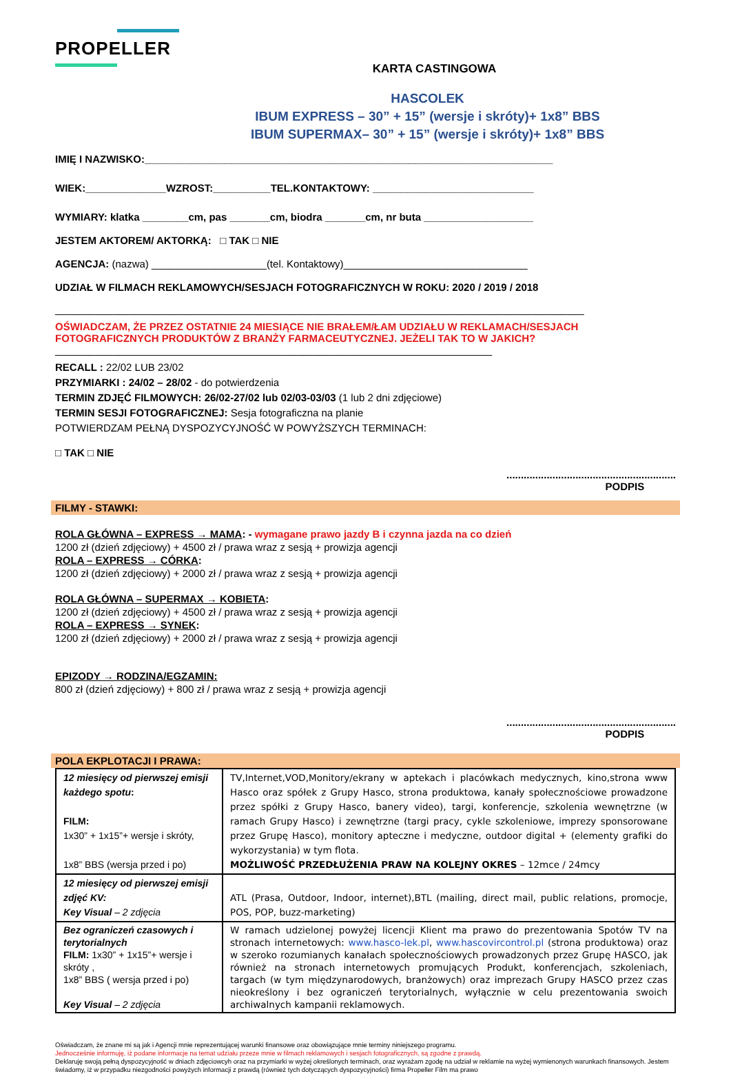PROPELLER
KARTA CASTINGOWA
HASCOLEK
IBUM EXPRESS – 30” + 15” (wersje i skróty)+ 1x8” BBS
IBUM SUPERMAX– 30” + 15” (wersje i skróty)+ 1x8” BBS
IMIĘ I NAZWISKO:_______________________________________________________________________
WIEK:______________WZROST:__________TEL.KONTAKTOWY: ____________________________
WYMIARY: klatka ________cm, pas _______cm, biodra _______cm, nr buta ___________________
JESTEM AKTOREM/ AKTORKĄ: □ TAK □ NIE
AGENCJA: (nazwa) ____________________(tel. Kontaktowy)________________________________
UDZIAŁ W FILMACH REKLAMOWYCH/SESJACH FOTOGRAFICZNYCH W ROKU: 2020 / 2019 / 2018
____________________________________________________________________________________________
OŚWIADCZAM, ŻE PRZEZ OSTATNIE 24 MIESIĄCE NIE BRAŁEM/ŁAM UDZIAŁU W REKLAMACH/SESJACH FOTOGRAFICZNYCH PRODUKTÓW Z BRANŻY FARMACEUTYCZNEJ. JEŻELI TAK TO W JAKICH?
____________________________________________________________________________
RECALL : 22/02 LUB 23/02
PRZYMIARKI : 24/02 – 28/02 - do potwierdzenia
TERMIN ZDJĘĆ FILMOWYCH: 26/02-27/02 lub 02/03-03/03 (1 lub 2 dni zdjęciowe)
TERMIN SESJI FOTOGRAFICZNEJ: Sesja fotograficzna na planie
POTWIERDZAM PEŁNĄ DYSPOZYCYJNOŚĆ W POWYŻSZYCH TERMINACH:
□ TAK □ NIE
...........................................................
PODPIS
FILMY - STAWKI:
ROLA GŁÓWNA – EXPRESS → MAMA: - wymagane prawo jazdy B i czynna jazda na co dzień
1200 zł (dzień zdjęciowy) + 4500 zł / prawa wraz z sesją + prowizja agencji
ROLA – EXPRESS → CÓRKA:
1200 zł (dzień zdjęciowy) + 2000 zł / prawa wraz z sesją + prowizja agencji
ROLA GŁÓWNA – SUPERMAX → KOBIETA:
1200 zł (dzień zdjęciowy) + 4500 zł / prawa wraz z sesją + prowizja agencji
ROLA – EXPRESS → SYNEK:
1200 zł (dzień zdjęciowy) + 2000 zł / prawa wraz z sesją + prowizja agencji
EPIZODY → RODZINA/EGZAMIN:
800 zł (dzień zdjęciowy) + 800 zł / prawa wraz z sesją + prowizja agencji
...........................................................
PODPIS
POLA EKPLOTACJI I PRAWA:
| 12 miesięcy od pierwszej emisji każdego spotu : FILM: 1x30” + 1x15”+ wersje i skróty, 1x8” BBS (wersja przed i po) | TV,Internet,VOD,Monitory/ekrany w aptekach i placówkach medycznych, kino,strona www Hasco oraz spółek z Grupy Hasco, strona produktowa, kanały społecznościowe prowadzone przez spółki z Grupy Hasco, banery video), targi, konferencje, szkolenia wewnętrzne (w ramach Grupy Hasco) i zewnętrzne (targi pracy, cykle szkoleniowe, imprezy sponsorowane przez Grupę Hasco), monitory apteczne i medyczne, outdoor digital + (elementy grafiki do wykorzystania) w tym flota. MOŻLIWOŚĆ PRZEDŁUŻENIA PRAW NA KOLEJNY OKRES – 12mce / 24mcy |
| 12 miesięcy od pierwszej emisji zdjęć KV: Key Visual – 2 zdjęcia | ATL (Prasa, Outdoor, Indoor, internet),BTL (mailing, direct mail, public relations, promocje, POS, POP, buzz-marketing) |
| Bez ograniczeń czasowych i terytorialnych FILM: 1x30” + 1x15”+ wersje i skróty , 1x8” BBS ( wersja przed i po) Key Visual – 2 zdjęcia | W ramach udzielonej powyżej licencji Klient ma prawo do prezentowania Spotów TV na stronach internetowych: www.hasco-lek.pl , www.hascovircontrol.pl (strona produktowa) oraz w szeroko rozumianych kanałach społecznościowych prowadzonych przez Grupę HASCO, jak również na stronach internetowych promujących Produkt, konferencjach, szkoleniach, targach (w tym międzynarodowych, branżowych) oraz imprezach Grupy HASCO przez czas nieokreślony i bez ograniczeń terytorialnych, wyłącznie w celu prezentowania swoich archiwalnych kampanii reklamowych. |
Oświadczam, że znane mi są jak i Agencji mnie reprezentującej warunki finansowe oraz obowiązujące mnie terminy niniejszego programu.
Jednocześnie informuję, iż podane informacje na temat udziału przeze mnie w filmach reklamowych i sesjach fotograficznych, są zgodne z prawdą.
Deklaruję swoją pełną dyspozycyjność w dniach zdjęciowcyh oraz na przymiarki w wyżej określonych terminach, oraz wyrażam zgodę na udział w reklamie na wyżej wymienonych warunkach finansowych. Jestem świadomy, iż w przypadku niezgodności powyżych informacji z prawdą (również tych dotyczących dyspozycyjności) firma Propeller Film ma prawo